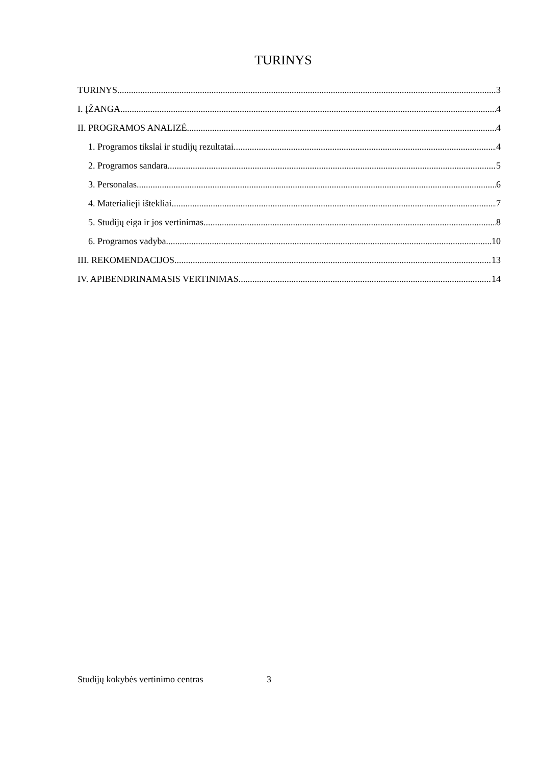TURINYS
TURINYS 3
I. ĮŽANGA 4
II. PROGRAMOS ANALIZĖ 4
1. Programos tikslai ir studijų rezultatai 4
2. Programos sandara 5
3. Personalas 6
4. Materialieji ištekliai 7
5. Studijų eiga ir jos vertinimas 8
6. Programos vadyba 10
III. REKOMENDACIJOS 13
IV. APIBENDRINAMASIS VERTINIMAS 14
Studijų kokybės vertinimo centras 3